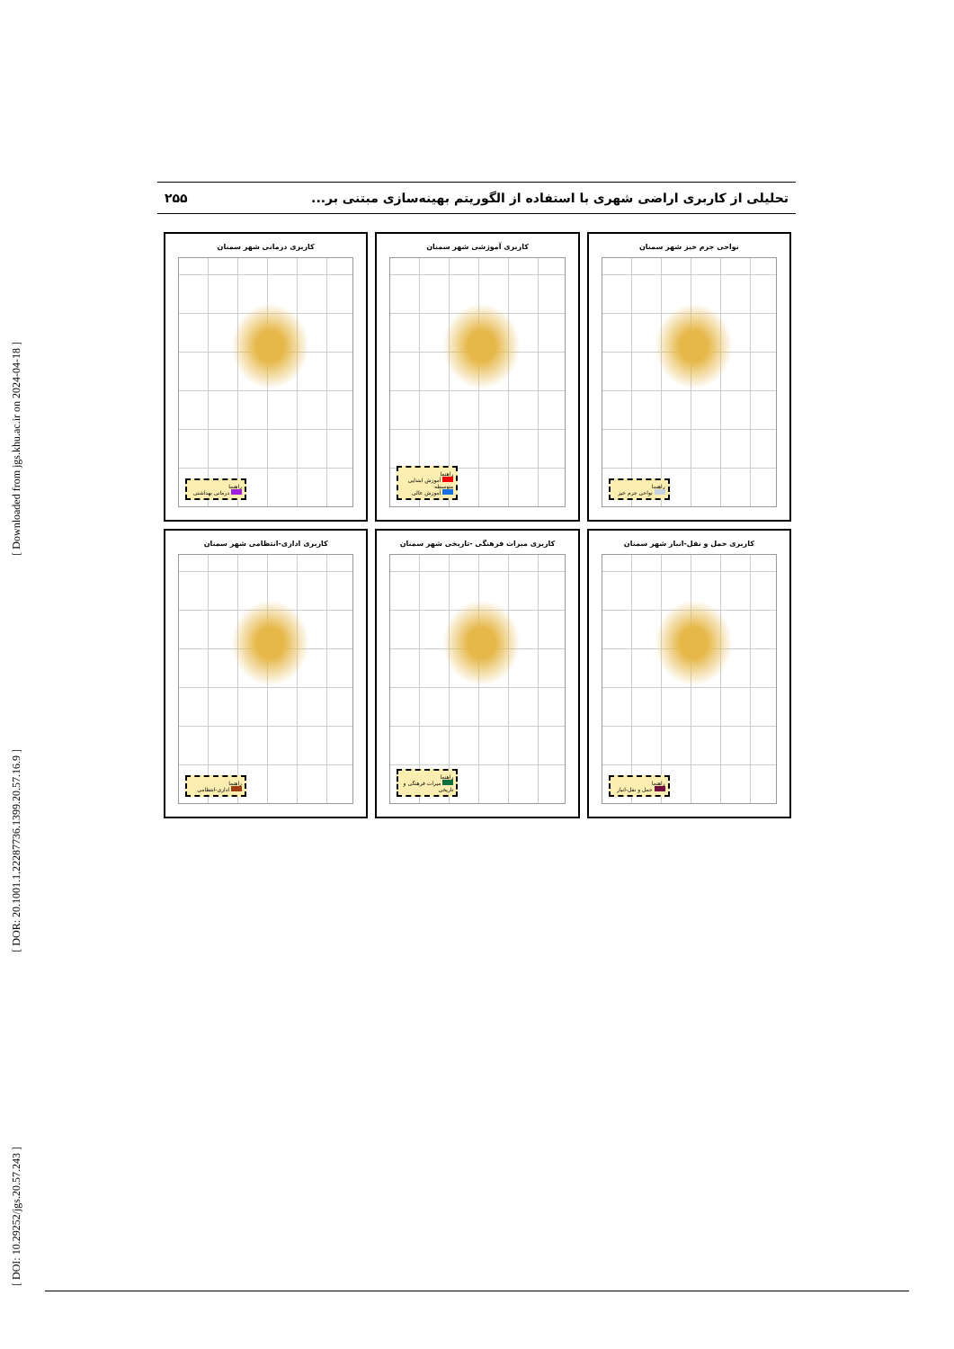[ Downloaded from jgs.khu.ac.ir on 2024-04-18 ]
[ DOR: 20.1001.1.22287736.1399.20.57.16.9 ]
[ DOI: 10.29252/jgs.20.57.243 ]
۲۵۵ تحلیلی از کاربری اراضی شهری با استفاده از الگوریتم بهینه‌سازی مبتنی بر...
نواحی جرم خیز شهر سمنان
راهنما
نواحی جرم خیز
کاربری آموزشی شهر سمنان
راهنما
آموزش ابتدایی متوسطه
آموزش عالی
کاربری درمانی شهر سمنان
راهنما
درمانی بهداشتی
کاربری حمل و نقل-انبار شهر سمنان
راهنما
حمل و نقل-انبار
کاربری میراث فرهنگی -تاریخی شهر سمنان
راهنما
میراث فرهنگی و تاریخی
کاربری اداری-انتظامی شهر سمنان
راهنما
اداری-انتظامی